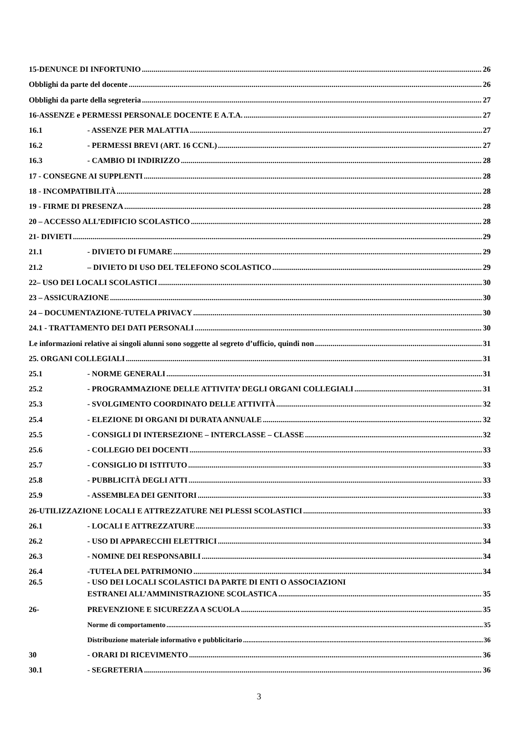15-DENUNCE DI INFORTUNIO 26
Obblighi da parte del docente 26
Obblighi da parte della segreteria 27
16-ASSENZE e PERMESSI PERSONALE DOCENTE E A.T.A. 27
16.1 - ASSENZE PER MALATTIA 27
16.2 - PERMESSI BREVI (ART. 16 CCNL) 27
16.3 - CAMBIO DI INDIRIZZO 28
17 - CONSEGNE AI SUPPLENTI 28
18 - INCOMPATIBILITÀ 28
19 - FIRME DI PRESENZA 28
20 – ACCESSO ALL’EDIFICIO SCOLASTICO 28
21- DIVIETI 29
21.1 - DIVIETO DI FUMARE 29
21.2 – DIVIETO DI USO DEL TELEFONO SCOLASTICO 29
22– USO DEI LOCALI SCOLASTICI 30
23 – ASSICURAZIONE 30
24 – DOCUMENTAZIONE-TUTELA PRIVACY 30
24.1 - TRATTAMENTO DEI DATI PERSONALI 30
Le informazioni relative ai singoli alunni sono soggette al segreto d’ufficio, quindi non 31
25. ORGANI COLLEGIALI 31
25.1 - NORME GENERALI 31
25.2 - PROGRAMMAZIONE DELLE ATTIVITA’ DEGLI ORGANI COLLEGIALI 31
25.3 - SVOLGIMENTO COORDINATO DELLE ATTIVITÀ 32
25.4 - ELEZIONE DI ORGANI DI DURATA ANNUALE 32
25.5 - CONSIGLI DI INTERSEZIONE – INTERCLASSE – CLASSE 32
25.6 - COLLEGIO DEI DOCENTI 33
25.7 - CONSIGLIO DI ISTITUTO 33
25.8 - PUBBLICITÀ DEGLI ATTI 33
25.9 - ASSEMBLEA DEI GENITORI 33
26-UTILIZZAZIONE LOCALI E ATTREZZATURE NEI PLESSI SCOLASTICI 33
26.1 - LOCALI E ATTREZZATURE 33
26.2 - USO DI APPARECCHI ELETTRICI 34
26.3 - NOMINE DEI RESPONSABILI 34
26.4 -TUTELA DEL PATRIMONIO 34
26.5 - USO DEI LOCALI SCOLASTICI DA PARTE DI ENTI O ASSOCIAZIONI
ESTRANEI ALL’AMMINISTRAZIONE SCOLASTICA 35
26- PREVENZIONE E SICUREZZA A SCUOLA 35
Norme di comportamento 35
Distribuzione materiale informativo e pubblicitario 36
30 - ORARI DI RICEVIMENTO 36
30.1 - SEGRETERIA 36
3